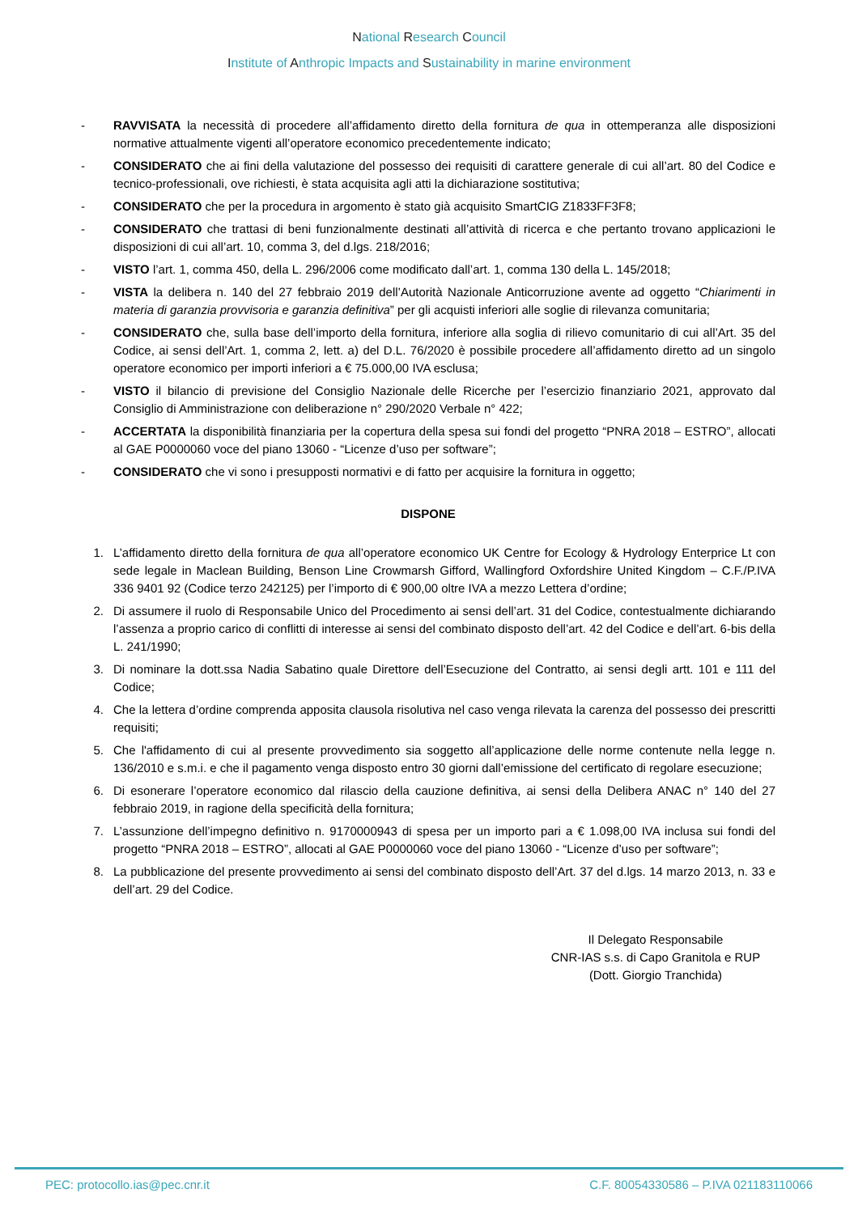National Research Council
Institute of Anthropic Impacts and Sustainability in marine environment
- RAVVISATA la necessità di procedere all’affidamento diretto della fornitura de qua in ottemperanza alle disposizioni normative attualmente vigenti all’operatore economico precedentemente indicato;
- CONSIDERATO che ai fini della valutazione del possesso dei requisiti di carattere generale di cui all’art. 80 del Codice e tecnico-professionali, ove richiesti, è stata acquisita agli atti la dichiarazione sostitutiva;
- CONSIDERATO che per la procedura in argomento è stato già acquisito SmartCIG Z1833FF3F8;
- CONSIDERATO che trattasi di beni funzionalmente destinati all’attività di ricerca e che pertanto trovano applicazioni le disposizioni di cui all’art. 10, comma 3, del d.lgs. 218/2016;
- VISTO l’art. 1, comma 450, della L. 296/2006 come modificato dall’art. 1, comma 130 della L. 145/2018;
- VISTA la delibera n. 140 del 27 febbraio 2019 dell’Autorità Nazionale Anticorruzione avente ad oggetto “Chiarimenti in materia di garanzia provvisoria e garanzia definitiva” per gli acquisti inferiori alle soglie di rilevanza comunitaria;
- CONSIDERATO che, sulla base dell’importo della fornitura, inferiore alla soglia di rilievo comunitario di cui all’Art. 35 del Codice, ai sensi dell’Art. 1, comma 2, lett. a) del D.L. 76/2020 è possibile procedere all’affidamento diretto ad un singolo operatore economico per importi inferiori a € 75.000,00 IVA esclusa;
- VISTO il bilancio di previsione del Consiglio Nazionale delle Ricerche per l’esercizio finanziario 2021, approvato dal Consiglio di Amministrazione con deliberazione n° 290/2020 Verbale n° 422;
- ACCERTATA la disponibilità finanziaria per la copertura della spesa sui fondi del progetto “PNRA 2018 – ESTRO”, allocati al GAE P0000060 voce del piano 13060 - “Licenze d’uso per software”;
- CONSIDERATO che vi sono i presupposti normativi e di fatto per acquisire la fornitura in oggetto;
DISPONE
1. L’affidamento diretto della fornitura de qua all’operatore economico UK Centre for Ecology & Hydrology Enterprice Lt con sede legale in Maclean Building, Benson Line Crowmarsh Gifford, Wallingford Oxfordshire United Kingdom – C.F./P.IVA 336 9401 92 (Codice terzo 242125) per l’importo di € 900,00 oltre IVA a mezzo Lettera d’ordine;
2. Di assumere il ruolo di Responsabile Unico del Procedimento ai sensi dell’art. 31 del Codice, contestualmente dichiarando l’assenza a proprio carico di conflitti di interesse ai sensi del combinato disposto dell’art. 42 del Codice e dell’art. 6-bis della L. 241/1990;
3. Di nominare la dott.ssa Nadia Sabatino quale Direttore dell’Esecuzione del Contratto, ai sensi degli artt. 101 e 111 del Codice;
4. Che la lettera d’ordine comprenda apposita clausola risolutiva nel caso venga rilevata la carenza del possesso dei prescritti requisiti;
5. Che l'affidamento di cui al presente provvedimento sia soggetto all’applicazione delle norme contenute nella legge n. 136/2010 e s.m.i. e che il pagamento venga disposto entro 30 giorni dall’emissione del certificato di regolare esecuzione;
6. Di esonerare l’operatore economico dal rilascio della cauzione definitiva, ai sensi della Delibera ANAC n° 140 del 27 febbraio 2019, in ragione della specificità della fornitura;
7. L’assunzione dell’impegno definitivo n. 9170000943 di spesa per un importo pari a € 1.098,00 IVA inclusa sui fondi del progetto “PNRA 2018 – ESTRO”, allocati al GAE P0000060 voce del piano 13060 - “Licenze d’uso per software”;
8. La pubblicazione del presente provvedimento ai sensi del combinato disposto dell’Art. 37 del d.lgs. 14 marzo 2013, n. 33 e dell’art. 29 del Codice.
Il Delegato Responsabile
CNR-IAS s.s. di Capo Granitola e RUP
(Dott. Giorgio Tranchida)
PEC: protocollo.ias@pec.cnr.it C.F. 80054330586 – P.IVA 021183110066